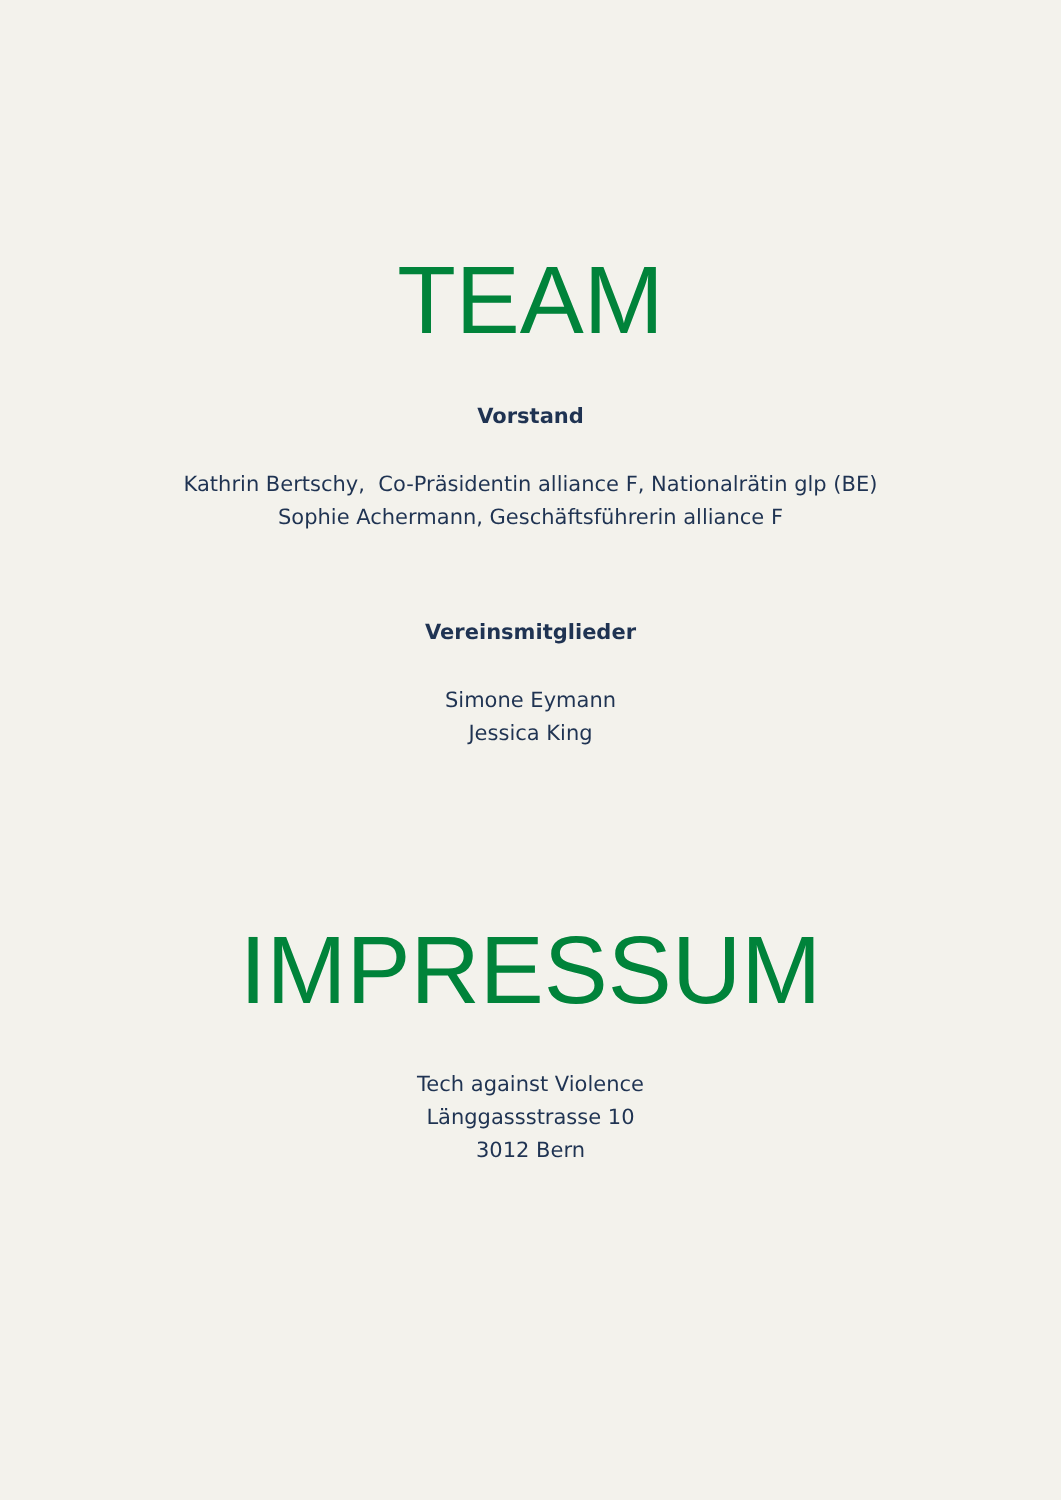TEAM
Vorstand
Kathrin Bertschy, Co-Präsidentin alliance F, Nationalrätin glp (BE)
Sophie Achermann, Geschäftsführerin alliance F
Vereinsmitglieder
Simone Eymann
Jessica King
IMPRESSUM
Tech against Violence
Länggassstrasse 10
3012 Bern